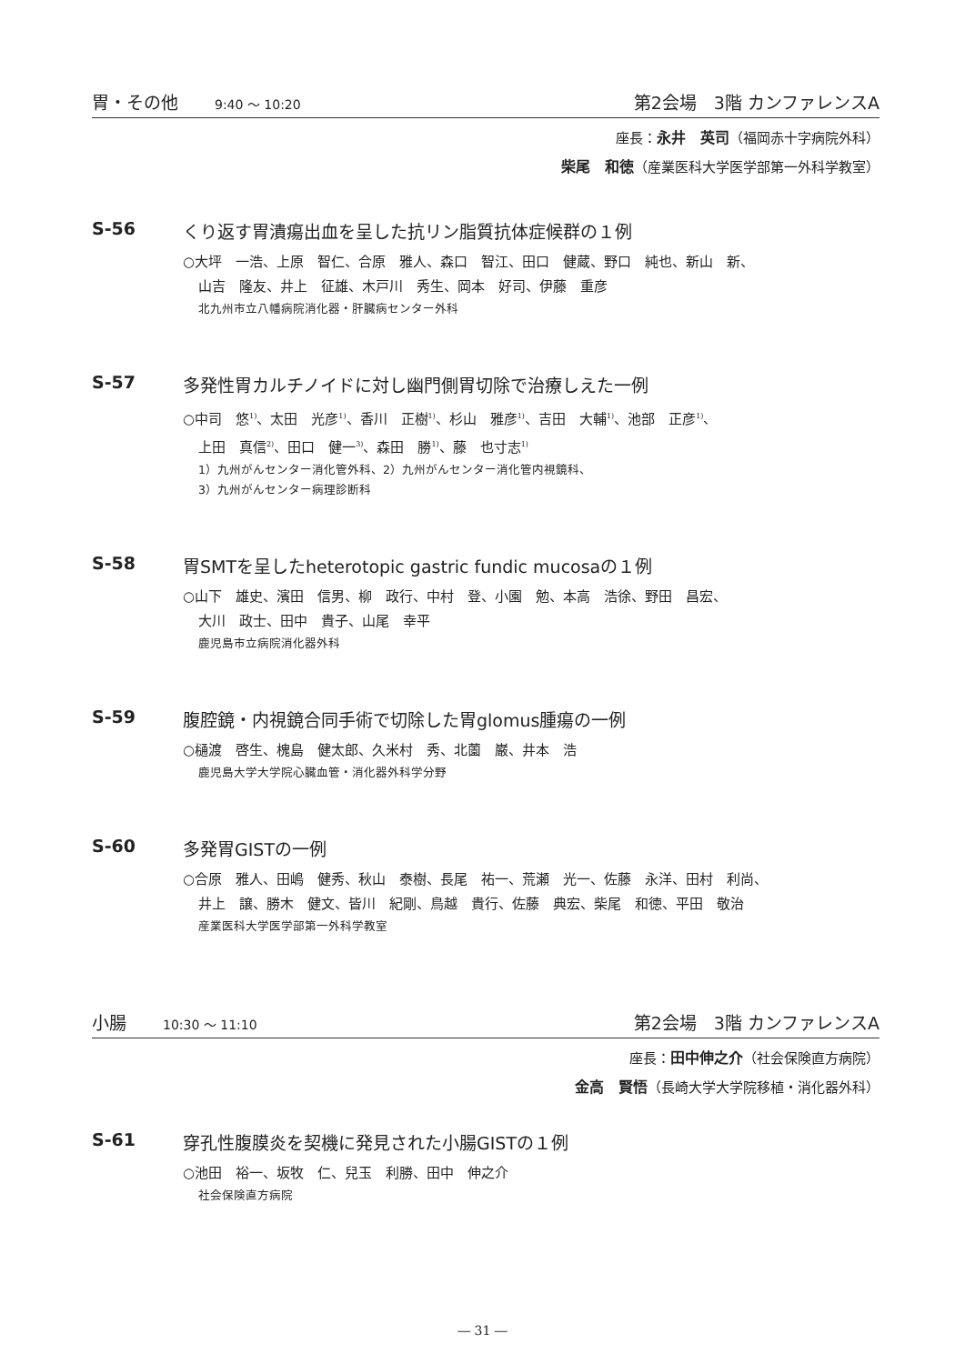胃・その他 9:40 ～ 10:20 第2会場　3階 カンファレンスA
座長：永井　英司（福岡赤十字病院外科）
柴尾　和徳（産業医科大学医学部第一外科学教室）
S-56 くり返す胃潰瘍出血を呈した抗リン脂質抗体症候群の１例
○大坪　一浩、上原　智仁、合原　雅人、森口　智江、田口　健蔵、野口　純也、新山　新、
山吉　隆友、井上　征雄、木戸川　秀生、岡本　好司、伊藤　重彦
北九州市立八幡病院消化器・肝臓病センター外科
S-57 多発性胃カルチノイドに対し幽門側胃切除で治療しえた一例
○中司　悠<sup>1)</sup>、太田　光彦<sup>1)</sup>、香川　正樹<sup>1)</sup>、杉山　雅彦<sup>1)</sup>、吉田　大輔<sup>1)</sup>、池部　正彦<sup>1)</sup>、
上田　真信<sup>2)</sup>、田口　健一<sup>3)</sup>、森田　勝<sup>1)</sup>、藤　也寸志<sup>1)</sup>
1）九州がんセンター消化管外科、2）九州がんセンター消化管内視鏡科、
3）九州がんセンター病理診断科
S-58 胃SMTを呈したheterotopic gastric fundic mucosaの１例
○山下　雄史、濱田　信男、柳　政行、中村　登、小園　勉、本高　浩徐、野田　昌宏、
大川　政士、田中　貴子、山尾　幸平
鹿児島市立病院消化器外科
S-59 腹腔鏡・内視鏡合同手術で切除した胃glomus腫瘍の一例
○樋渡　啓生、槐島　健太郎、久米村　秀、北薗　巌、井本　浩
鹿児島大学大学院心臓血管・消化器外科学分野
S-60 多発胃GISTの一例
○合原　雅人、田嶋　健秀、秋山　泰樹、長尾　祐一、荒瀬　光一、佐藤　永洋、田村　利尚、
井上　譲、勝木　健文、皆川　紀剛、鳥越　貴行、佐藤　典宏、柴尾　和徳、平田　敬治
産業医科大学医学部第一外科学教室
小腸 10:30 ～ 11:10 第2会場　3階 カンファレンスA
座長：田中伸之介（社会保険直方病院）
金高　賢悟（長崎大学大学院移植・消化器外科）
S-61 穿孔性腹膜炎を契機に発見された小腸GISTの１例
○池田　裕一、坂牧　仁、兒玉　利勝、田中　伸之介
社会保険直方病院
― 31 ―